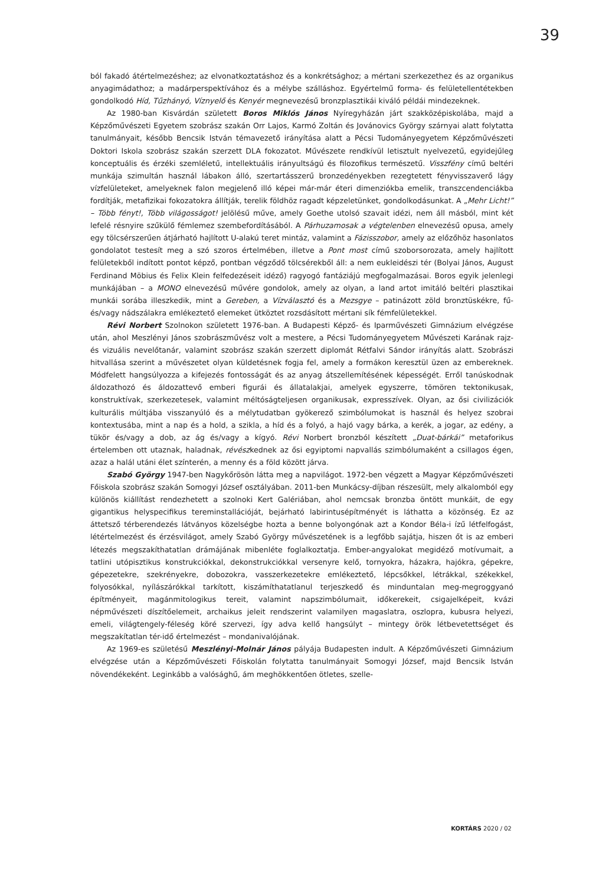39
ból fakadó átértelmezéshez; az elvonatkoztatáshoz és a konkrétsághoz; a mértani szerkezethez és az organikus anyagimádathoz; a madárperspektívához és a mélybe szálláshoz. Egyértelmű forma- és felületellentétekben gondolkodó Híd, Tűzhányó, Víznyelő és Kenyér megnevezésű bronzplasztikái kiváló példái mindezeknek.
Az 1980-ban Kisvárdán született Boros Miklós János Nyíregyházán járt szakközépiskolába, majd a Képzőművészeti Egyetem szobrász szakán Orr Lajos, Karmó Zoltán és Jovánovics György szárnyai alatt folytatta tanulmányait, később Bencsik István témavezető irányítása alatt a Pécsi Tudományegyetem Képzőművészeti Doktori Iskola szobrász szakán szerzett DLA fokozatot. Művészete rendkívül letisztult nyelvezetű, egyidejűleg konceptuális és érzéki szemléletű, intellektuális irányultságú és filozofikus természetű. Visszfény című beltéri munkája szimultán használ lábakon álló, szertartásszerű bronzedényekben rezegtetett fényvisszaverő lágy vízfelületeket, amelyeknek falon megjelenő illó képei már-már éteri dimenziókba emelik, transzcendenciákba fordítják, metafizikai fokozatokra állítják, terelik földhöz ragadt képzeletünket, gondolkodásunkat. A „Mehr Licht!” – Több fényt!, Több világosságot! jelölésű műve, amely Goethe utolsó szavait idézi, nem áll másból, mint két lefelé résnyire szűkülő fémlemez szembefordításából. A Párhuzamosak a végtelenben elnevezésű opusa, amely egy tölcsérszerűen átjárható hajlított U-alakú teret mintáz, valamint a Fázisszobor, amely az előzőhöz hasonlatos gondolatot testesít meg a szó szoros értelmében, illetve a Pont most című szoborsorozata, amely hajlított felületekből indított pontot képző, pontban végződő tölcsérekből áll: a nem eukleidészi tér (Bolyai János, August Ferdinand Möbius és Felix Klein felfedezéseit idéző) ragyogó fantáziájú megfogalmazásai. Boros egyik jelenlegi munkájában – a MONO elnevezésű művére gondolok, amely az olyan, a land artot imitáló beltéri plasztikai munkái sorába illeszkedik, mint a Gereben, a Vízválasztó és a Mezsgye – patinázott zöld bronztüskékre, fű- és/vagy nádszálakra emlékeztető elemeket ütköztet rozsdásított mértani sík fémfelületekkel.
Révi Norbert Szolnokon született 1976-ban. A Budapesti Képző- és Iparművészeti Gimnázium elvégzése után, ahol Meszlényi János szobrászművész volt a mestere, a Pécsi Tudományegyetem Művészeti Karának rajz- és vizuális nevelőtanár, valamint szobrász szakán szerzett diplomát Rétfalvi Sándor irányítás alatt. Szobrászi hitvallása szerint a művészetet olyan küldetésnek fogja fel, amely a formákon keresztül üzen az embereknek. Módfelett hangsúlyozza a kifejezés fontosságát és az anyag átszellemítésének képességét. Erről tanúskodnak áldozathozó és áldozattevő emberi figurái és állatalakjai, amelyek egyszerre, tömören tektonikusak, konstruktívak, szerkezetesek, valamint méltóságteljesen organikusak, expresszívek. Olyan, az ősi civilizációk kulturális múltjába visszanyúló és a mélytudatban gyökerező szimbólumokat is használ és helyez szobrai kontextusába, mint a nap és a hold, a szikla, a híd és a folyó, a hajó vagy bárka, a kerék, a jogar, az edény, a tükör és/vagy a dob, az ág és/vagy a kígyó. Révi Norbert bronzból készített „Duat-bárkái” metaforikus értelemben ott utaznak, haladnak, révészkednek az ősi egyiptomi napvallás szimbólumaként a csillagos égen, azaz a halál utáni élet színterén, a menny és a föld között járva.
Szabó György 1947-ben Nagykőrösön látta meg a napvilágot. 1972-ben végzett a Magyar Képzőművészeti Főiskola szobrász szakán Somogyi József osztályában. 2011-ben Munkácsy-díjban részesült, mely alkalomból egy különös kiállítást rendezhetett a szolnoki Kert Galériában, ahol nemcsak bronzba öntött munkáit, de egy gigantikus helyspecifikus tereminstallációját, bejárható labirintusépítményét is láthatta a közönség. Ez az áttetsző térberendezés látványos közelségbe hozta a benne bolyongónak azt a Kondor Béla-i ízű létfelfogást, létértelmezést és érzésvilágot, amely Szabó György művészetének is a legfőbb sajátja, hiszen őt is az emberi létezés megszakíthatatlan drámájának mibenléte foglalkoztatja. Ember-angyalokat megidéző motívumait, a tatlini utópisztikus konstrukciókkal, dekonstrukciókkal versenyre kelő, tornyokra, házakra, hajókra, gépekre, gépezetekre, szekrényekre, dobozokra, vasszerkezetekre emlékeztető, lépcsőkkel, létrákkal, székekkel, folyosókkal, nyílászárókkal tarkított, kiszámíthatatlanul terjeszkedő és minduntalan meg-megroggyanó építményeit, magánmitologikus tereit, valamint napszimbólumait, időkerekeit, csigajelképeit, kvázi népművészeti díszítőelemeit, archaikus jeleit rendszerint valamilyen magaslatra, oszlopra, kubusra helyezi, emeli, világtengely-féleség köré szervezi, így adva kellő hangsúlyt – mintegy örök létbevetettséget és megszakítatlan tér-idő értelmezést – mondanivalójának.
Az 1969-es születésű Meszlényi-Molnár János pályája Budapesten indult. A Képzőművészeti Gimnázium elvégzése után a Képzőművészeti Főiskolán folytatta tanulmányait Somogyi József, majd Bencsik István növendékeként. Leginkább a valósághű, ám meghökkentően ötletes, szelle-
KORTÁRS 2020 / 02